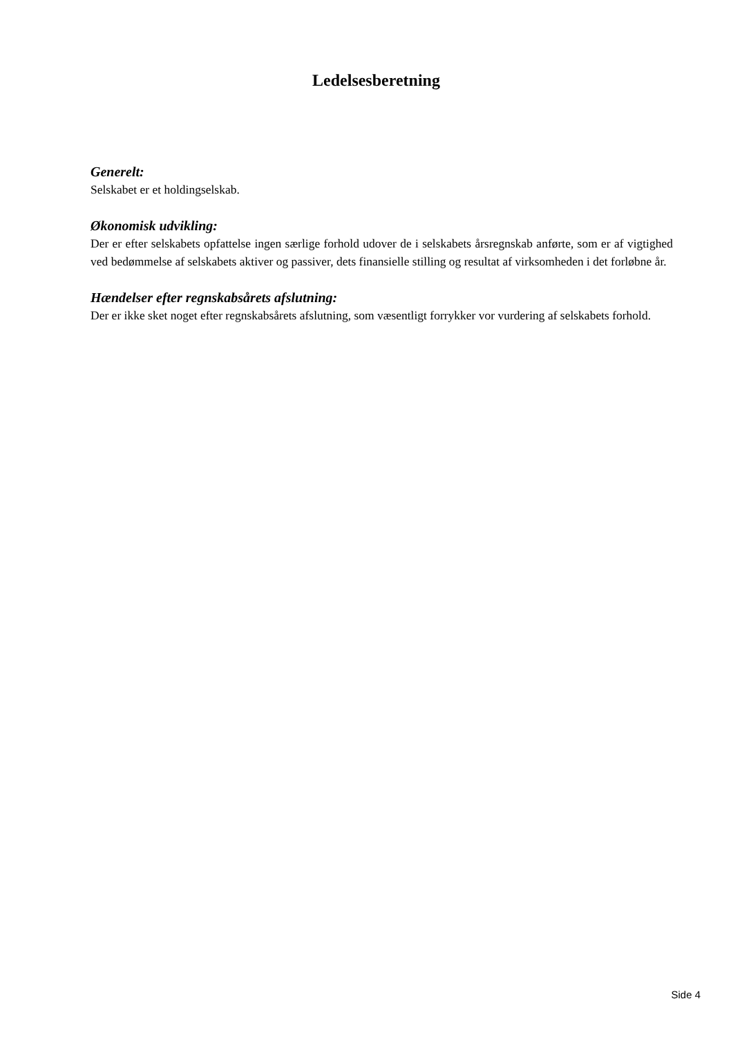Ledelsesberetning
Generelt:
Selskabet er et holdingselskab.
Økonomisk udvikling:
Der er efter selskabets opfattelse ingen særlige forhold udover de i selskabets årsregnskab anførte, som er af vigtighed ved bedømmelse af selskabets aktiver og passiver, dets finansielle stilling og resultat af virksomheden i det forløbne år.
Hændelser efter regnskabsårets afslutning:
Der er ikke sket noget efter regnskabsårets afslutning, som væsentligt forrykker vor vurdering af selskabets forhold.
Side 4